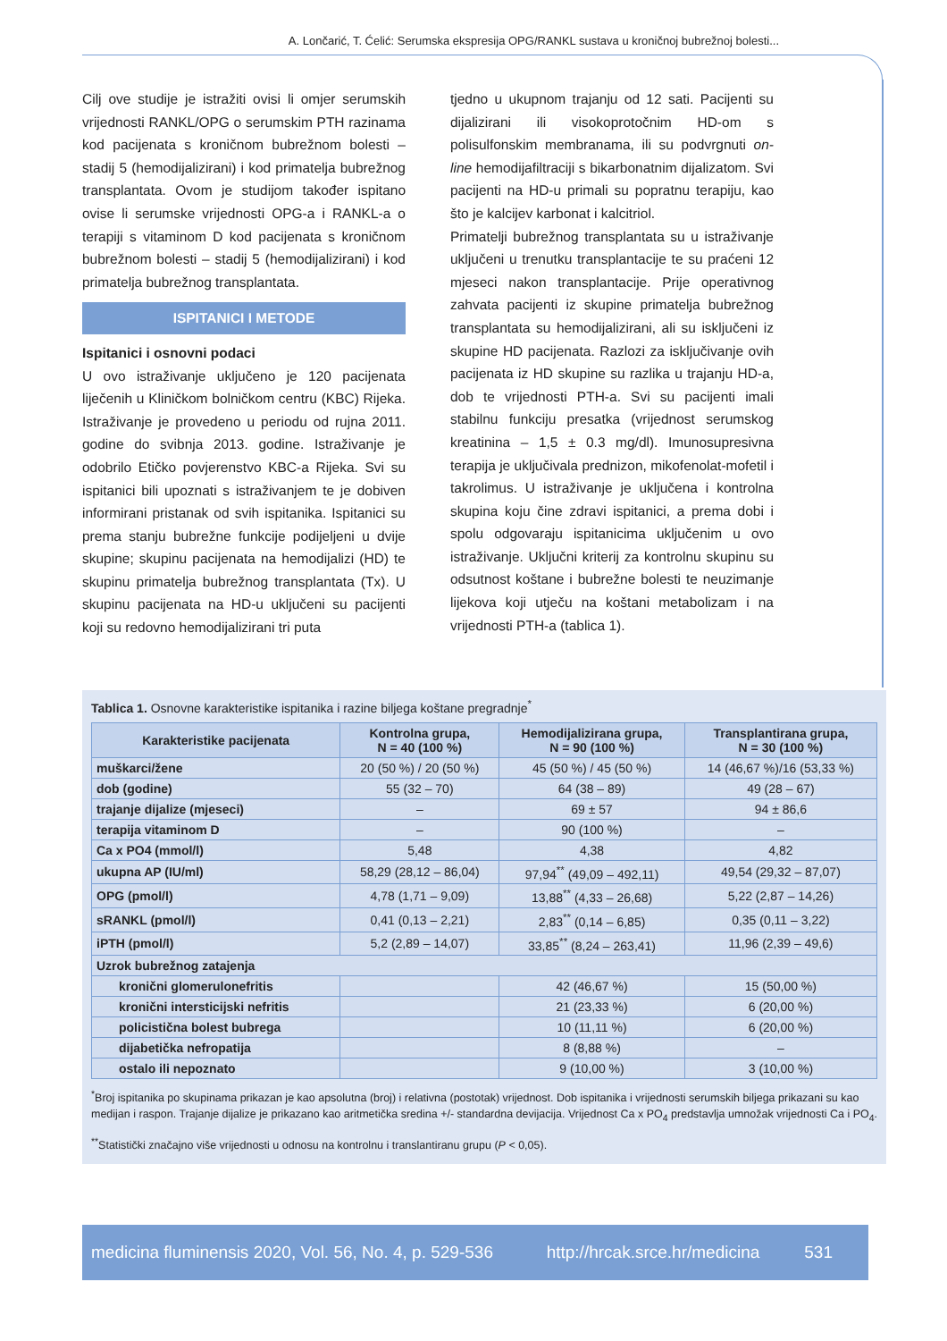A. Lončarić, T. Ćelić: Serumska ekspresija OPG/RANKL sustava u kroničnoj bubrežnoj bolesti...
Cilj ove studije je istražiti ovisi li omjer serumskih vrijednosti RANKL/OPG o serumskim PTH razinama kod pacijenata s kroničnom bubrežnom bolesti – stadij 5 (hemodijalizirani) i kod primatelja bubrežnog transplantata. Ovom je studijom također ispitano ovise li serumske vrijednosti OPG-a i RANKL-a o terapiji s vitaminom D kod pacijenata s kroničnom bubrežnom bolesti – stadij 5 (hemodijalizirani) i kod primatelja bubrežnog transplantata.
ISPITANICI I METODE
Ispitanici i osnovni podaci
U ovo istraživanje uključeno je 120 pacijenata liječenih u Kliničkom bolničkom centru (KBC) Rijeka. Istraživanje je provedeno u periodu od rujna 2011. godine do svibnja 2013. godine. Istraživanje je odobrilo Etičko povjerenstvo KBC-a Rijeka. Svi su ispitanici bili upoznati s istraživanjem te je dobiven informirani pristanak od svih ispitanika. Ispitanici su prema stanju bubrežne funkcije podijeljeni u dvije skupine; skupinu pacijenata na hemodijalizi (HD) te skupinu primatelja bubrežnog transplantata (Tx). U skupinu pacijenata na HD-u uključeni su pacijenti koji su redovno hemodijalizirani tri puta
tjedno u ukupnom trajanju od 12 sati. Pacijenti su dijalizirani ili visokoprotočnim HD-om s polisulfonskim membranama, ili su podvrgnuti on-line hemodijafiltraciji s bikarbonatnim dijalizatom. Svi pacijenti na HD-u primali su popratnu terapiju, kao što je kalcijev karbonat i kalcitriol.
Primatelji bubrežnog transplantata su u istraživanje uključeni u trenutku transplantacije te su praćeni 12 mjeseci nakon transplantacije. Prije operativnog zahvata pacijenti iz skupine primatelja bubrežnog transplantata su hemodijalizirani, ali su isključeni iz skupine HD pacijenata. Razlozi za isključivanje ovih pacijenata iz HD skupine su razlika u trajanju HD-a, dob te vrijednosti PTH-a. Svi su pacijenti imali stabilnu funkciju presatka (vrijednost serumskog kreatinina – 1,5 ± 0.3 mg/dl). Imunosupresivna terapija je uključivala prednizon, mikofenolat-mofetil i takrolimus. U istraživanje je uključena i kontrolna skupina koju čine zdravi ispitanici, a prema dobi i spolu odgovaraju ispitanicima uključenim u ovo istraživanje. Uključni kriterij za kontrolnu skupinu su odsutnost koštane i bubrežne bolesti te neuzimanje lijekova koji utječu na koštani metabolizam i na vrijednosti PTH-a (tablica 1).
Tablica 1. Osnovne karakteristike ispitanika i razine biljega koštane pregradnje<sup>*</sup>
| Karakteristike pacijenata | Kontrolna grupa, N = 40 (100 %) | Hemodijalizirana grupa, N = 90 (100 %) | Transplantirana grupa, N = 30 (100 %) |
| --- | --- | --- | --- |
| muškarci/žene | 20 (50 %) / 20 (50 %) | 45 (50 %) / 45 (50 %) | 14 (46,67 %)/16 (53,33 %) |
| dob (godine) | 55 (32 – 70) | 64 (38 – 89) | 49 (28 – 67) |
| trajanje dijalize (mjeseci) | – | 69 ± 57 | 94 ± 86,6 |
| terapija vitaminom D | – | 90 (100 %) | – |
| Ca x PO4 (mmol/l) | 5,48 | 4,38 | 4,82 |
| ukupna AP (IU/ml) | 58,29 (28,12 – 86,04) | 97,94<sup>**</sup> (49,09 – 492,11) | 49,54 (29,32 – 87,07) |
| OPG (pmol/l) | 4,78 (1,71 – 9,09) | 13,88<sup>**</sup> (4,33 – 26,68) | 5,22 (2,87 – 14,26) |
| sRANKL (pmol/l) | 0,41 (0,13 – 2,21) | 2,83<sup>**</sup> (0,14 – 6,85) | 0,35 (0,11 – 3,22) |
| iPTH (pmol/l) | 5,2 (2,89 – 14,07) | 33,85<sup>**</sup> (8,24 – 263,41) | 11,96 (2,39 – 49,6) |
| Uzrok bubrežnog zatajenja | | | |
| kronični glomerulonefritis | | 42 (46,67 %) | 15 (50,00 %) |
| kronični intersticijski nefritis | | 21 (23,33 %) | 6 (20,00 %) |
| policistična bolest bubrega | | 10 (11,11 %) | 6 (20,00 %) |
| dijabetička nefropatija | | 8 (8,88 %) | – |
| ostalo ili nepoznato | | 9 (10,00 %) | 3 (10,00 %) |
<sup>*</sup> Broj ispitanika po skupinama prikazan je kao apsolutna (broj) i relativna (postotak) vrijednost. Dob ispitanika i vrijednosti serumskih biljega prikazani su kao medijan i raspon. Trajanje dijalize je prikazano kao aritmetička sredina +/- standardna devijacija. Vrijednost Ca x PO<sub>4</sub> predstavlja umnožak vrijednosti Ca i PO<sub>4</sub>.
<sup>**</sup> Statistički značajno više vrijednosti u odnosu na kontrolnu i translantiranu grupu (P < 0,05).
medicina fluminensis 2020, Vol. 56, No. 4, p. 529-536 http://hrcak.srce.hr/medicina 531